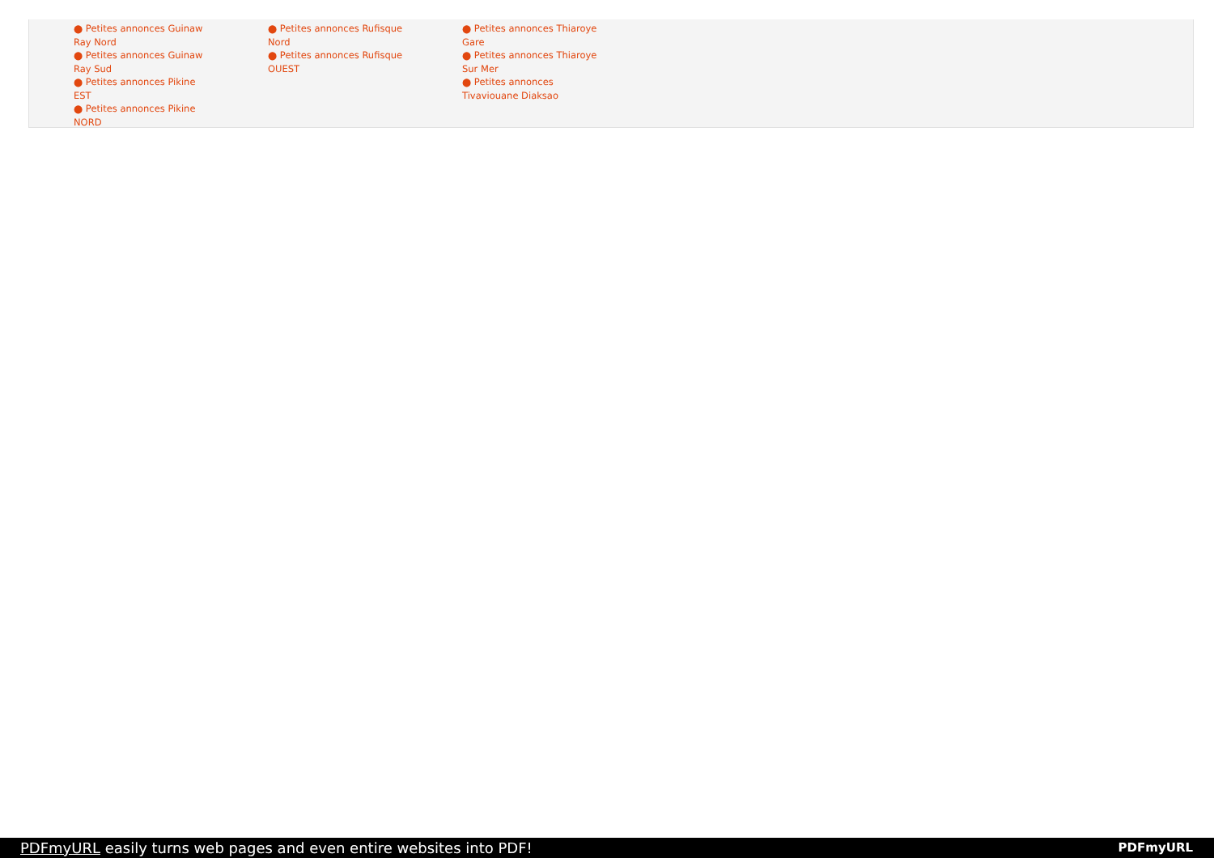⬤ Petites annonces Guinaw Ray Nord
⬤ Petites annonces Guinaw Ray Sud
⬤ Petites annonces Pikine EST
⬤ Petites annonces Pikine NORD
⬤ Petites annonces Rufisque Nord
⬤ Petites annonces Rufisque OUEST
⬤ Petites annonces Thiaroye Gare
⬤ Petites annonces Thiaroye Sur Mer
⬤ Petites annonces Tivaviouane Diaksao
PDFmyURL easily turns web pages and even entire websites into PDF! PDFmyURL